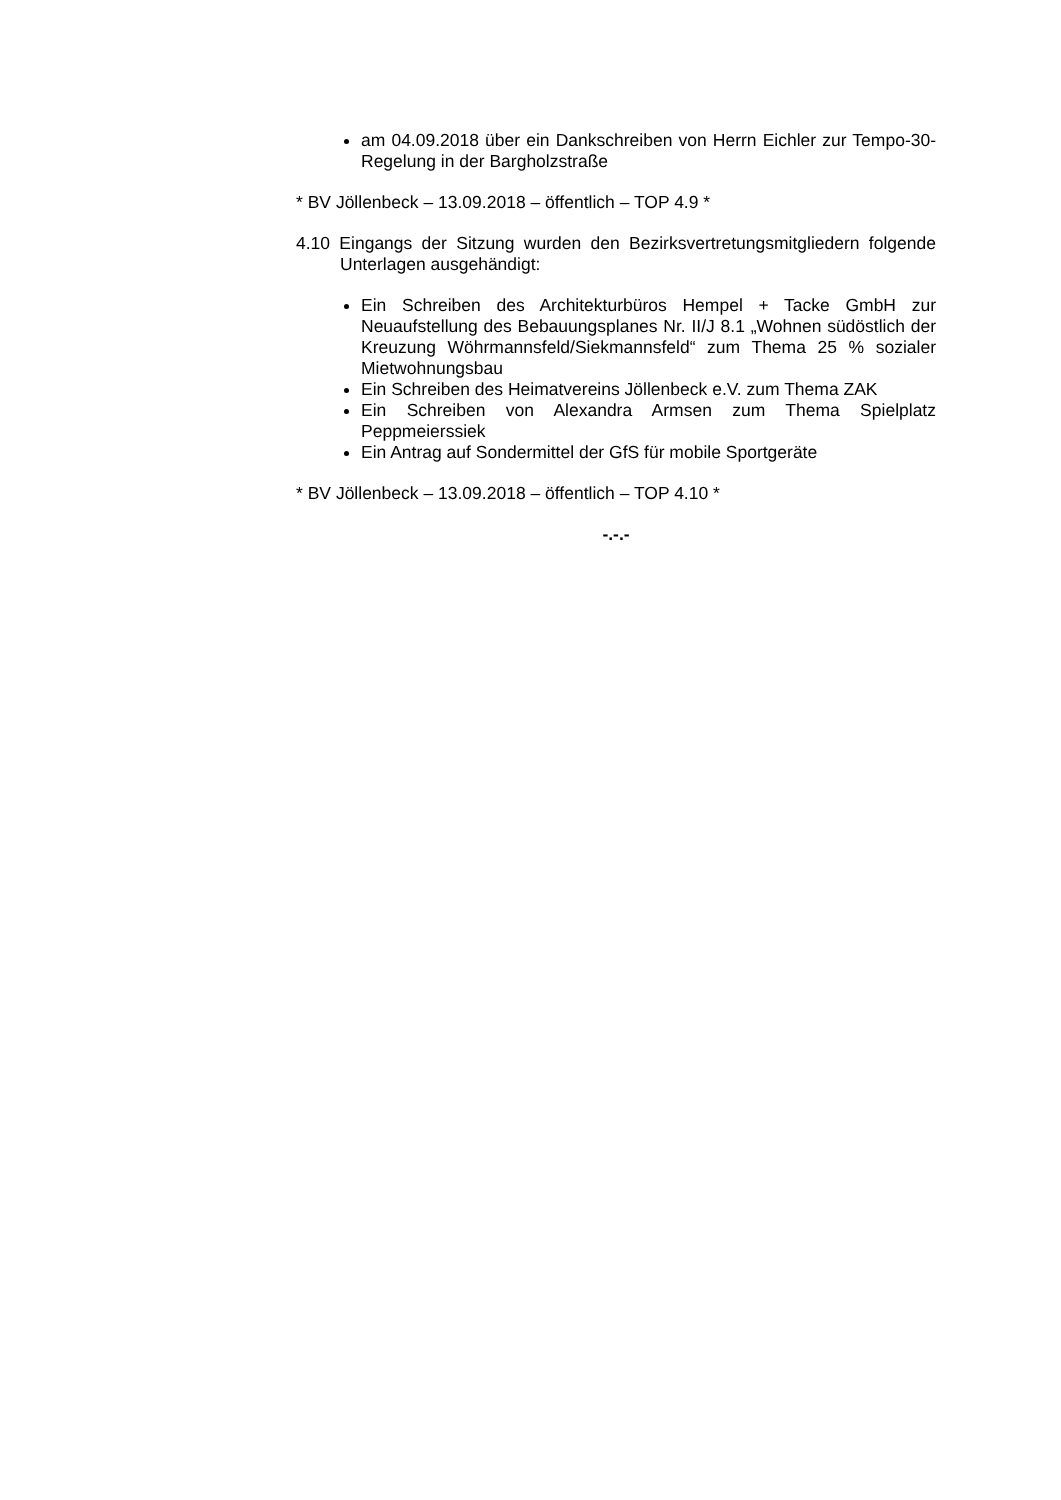am 04.09.2018 über ein Dankschreiben von Herrn Eichler zur Tempo-30-Regelung in der Bargholzstraße
* BV Jöllenbeck – 13.09.2018 – öffentlich – TOP 4.9 *
4.10 Eingangs der Sitzung wurden den Bezirksvertretungsmitgliedern folgende Unterlagen ausgehändigt:
Ein Schreiben des Architekturbüros Hempel + Tacke GmbH zur Neuaufstellung des Bebauungsplanes Nr. II/J 8.1 „Wohnen südöstlich der Kreuzung Wöhrmannsfeld/Siekmannsfeld“ zum Thema 25 % sozialer Mietwohnungsbau
Ein Schreiben des Heimatvereins Jöllenbeck e.V. zum Thema ZAK
Ein Schreiben von Alexandra Armsen zum Thema Spielplatz Peppmeierssiek
Ein Antrag auf Sondermittel der GfS für mobile Sportgeräte
* BV Jöllenbeck – 13.09.2018 – öffentlich – TOP 4.10 *
-.-.-